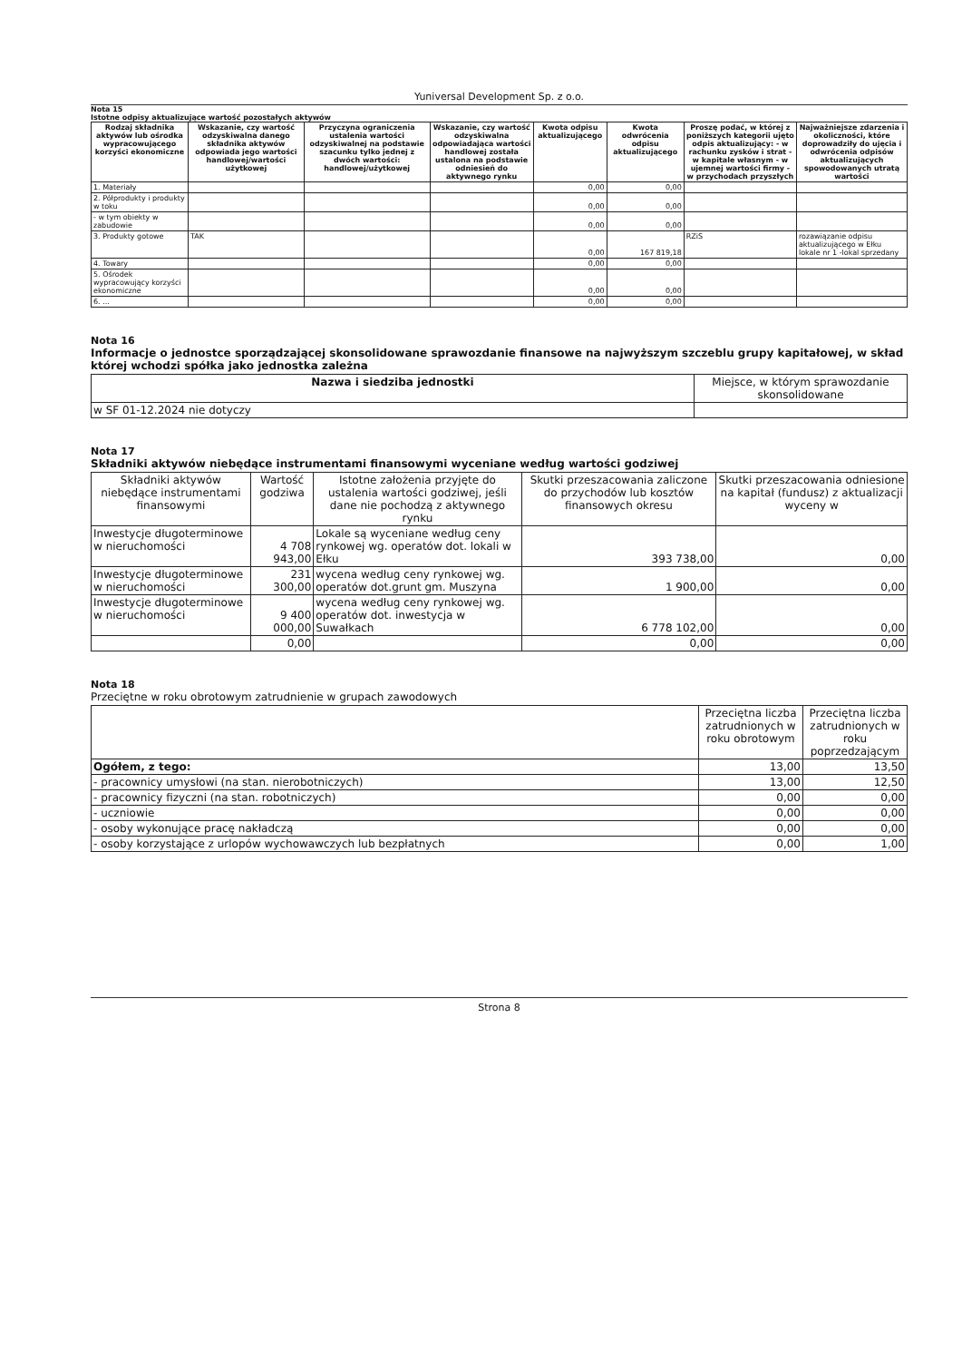Yuniversal Development Sp. z o.o.
Nota 15
Istotne odpisy aktualizujące wartość pozostałych aktywów
| Rodzaj składnika aktywów lub ośrodka wypracowującego korzyści ekonomiczne | Wskazanie, czy wartość odzyskiwalna danego składnika aktywów odpowiada jego wartości handlowej/wartości użytkowej | Przyczyna ograniczenia ustalenia wartości odzyskiwalnej na podstawie szacunku tylko jednej z dwóch wartości: handlowej/użytkowej | Wskazanie, czy wartość odzyskiwalna odpowiadająca wartości handlowej została ustalona na podstawie odniesień do aktywnego rynku | Kwota odpisu aktualizującego | Kwota odwrócenia odpisu aktualizującego | Proszę podać, w której z poniższych kategorii ujęto odpis aktualizujący: - w rachunku zysków i strat - w kapitale własnym - w ujemnej wartości firmy - w przychodach przyszłych | Najważniejsze zdarzenia i okoliczności, które doprowadziły do ujęcia i odwrócenia odpisów aktualizujących spowodowanych utratą wartości |
| --- | --- | --- | --- | --- | --- | --- | --- |
| 1. Materiały | | | | 0,00 | 0,00 | | |
| 2. Półprodukty i produkty w toku | | | | 0,00 | 0,00 | | |
| - w tym obiekty w zabudowie | | | | 0,00 | 0,00 | | |
| 3. Produkty gotowe | TAK | | | 0,00 | 167 819,18 | RZiS | rozawiązanie odpisu aktualizującego w Ełku lokale nr 1 -lokal sprzedany |
| 4. Towary | | | | 0,00 | 0,00 | | |
| 5. Ośrodek wypracowujący korzyści ekonomiczne | | | | 0,00 | 0,00 | | |
| 6. ... | | | | 0,00 | 0,00 | | |
Nota 16
Informacje o jednostce sporządzającej skonsolidowane sprawozdanie finansowe na najwyższym szczeblu grupy kapitałowej, w skład której wchodzi spółka jako jednostka zależna
| Nazwa i siedziba jednostki | Miejsce, w którym sprawozdanie skonsolidowane |
| --- | --- |
| w SF 01-12.2024 nie dotyczy | |
Nota 17
Składniki aktywów niebędące instrumentami finansowymi wyceniane według wartości godziwej
| Składniki aktywów niebędące instrumentami finansowymi | Wartość godziwa | Istotne założenia przyjęte do ustalenia wartości godziwej, jeśli dane nie pochodzą z aktywnego rynku | Skutki przeszacowania zaliczone do przychodów lub kosztów finansowych okresu | Skutki przeszacowania odniesione na kapitał (fundusz) z aktualizacji wyceny w |
| --- | --- | --- | --- | --- |
| Inwestycje długoterminowe w nieruchomości | 4 708 943,00 | Lokale są wyceniane według ceny rynkowej wg. operatów dot. lokali w Ełku | 393 738,00 | 0,00 |
| Inwestycje długoterminowe w nieruchomości | 231 300,00 | wycena według ceny rynkowej wg. operatów dot.grunt gm. Muszyna | 1 900,00 | 0,00 |
| Inwestycje długoterminowe w nieruchomości | 9 400 000,00 | wycena według ceny rynkowej wg. operatów dot. inwestycja w Suwałkach | 6 778 102,00 | 0,00 |
| | 0,00 | | 0,00 | 0,00 |
Nota 18
Przeciętne w roku obrotowym zatrudnienie w grupach zawodowych
| | Przeciętna liczba zatrudnionych w roku obrotowym | Przeciętna liczba zatrudnionych w roku poprzedzającym |
| --- | --- | --- |
| Ogółem, z tego: | 13,00 | 13,50 |
| - pracownicy umysłowi (na stan. nierobotniczych) | 13,00 | 12,50 |
| - pracownicy fizyczni (na stan. robotniczych) | 0,00 | 0,00 |
| - uczniowie | 0,00 | 0,00 |
| - osoby wykonujące pracę nakładczą | 0,00 | 0,00 |
| - osoby korzystające z urlopów wychowawczych lub bezpłatnych | 0,00 | 1,00 |
Strona 8